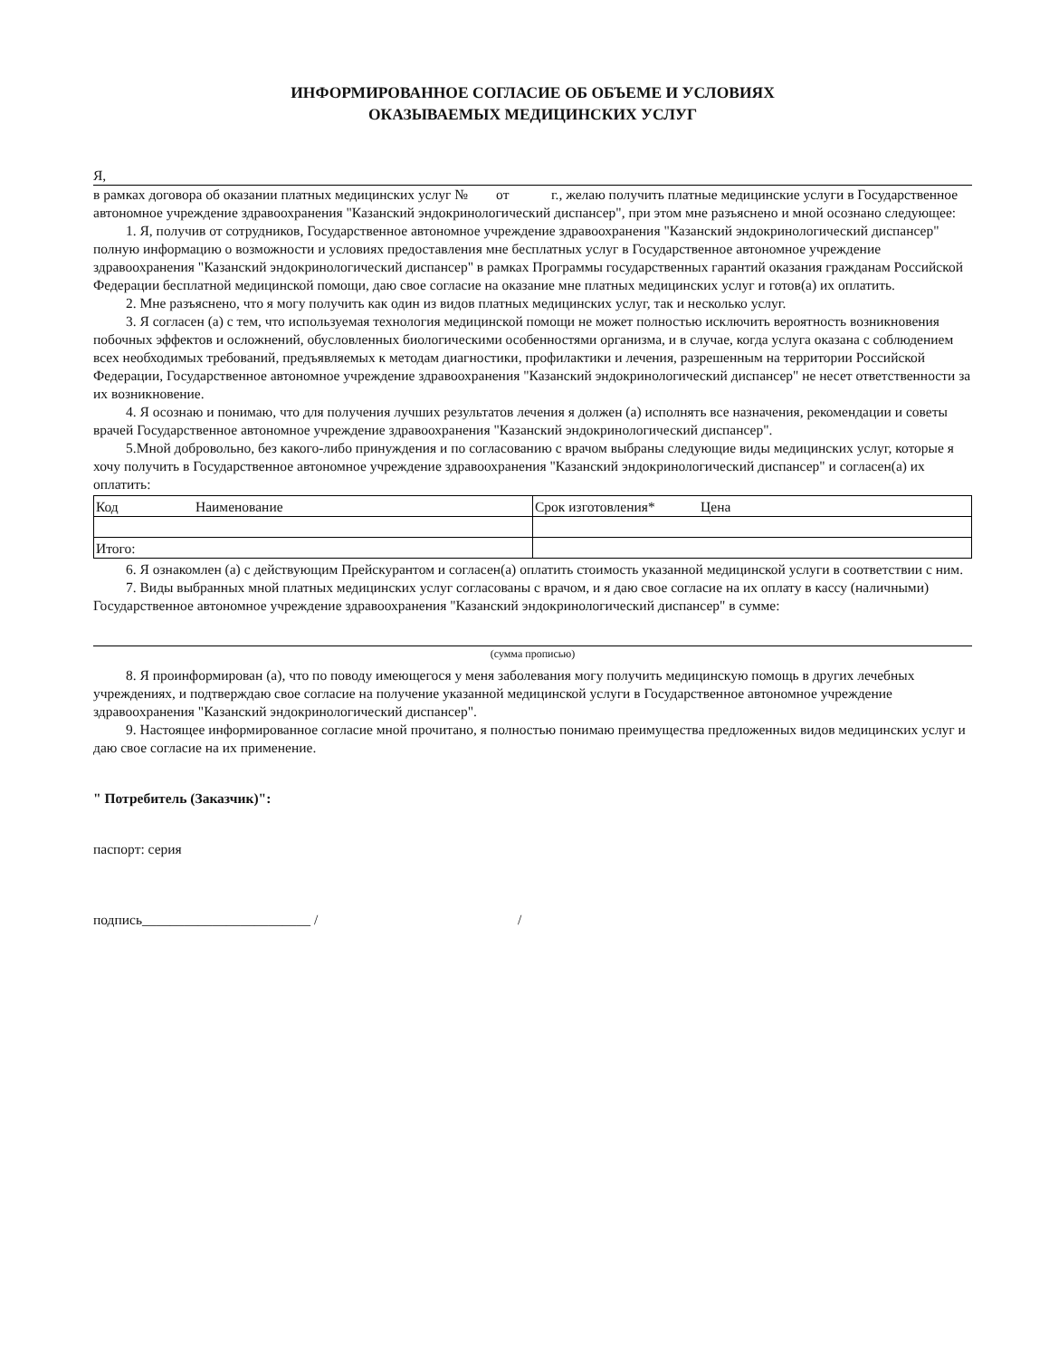ИНФОРМИРОВАННОЕ СОГЛАСИЕ ОБ ОБЪЕМЕ И УСЛОВИЯХ
ОКАЗЫВАЕМЫХ МЕДИЦИНСКИХ УСЛУГ
Я,
в рамках договора об оказании платных медицинских услуг № от г., желаю получить платные медицинские услуги в Государственное автономное учреждение здравоохранения "Казанский эндокринологический диспансер", при этом мне разъяснено и мной осознано следующее:
1. Я, получив от сотрудников, Государственное автономное учреждение здравоохранения "Казанский эндокринологический диспансер" полную информацию о возможности и условиях предоставления мне бесплатных услуг в Государственное автономное учреждение здравоохранения "Казанский эндокринологический диспансер" в рамках Программы государственных гарантий оказания гражданам Российской Федерации бесплатной медицинской помощи, даю свое согласие на оказание мне платных медицинских услуг и готов(а) их оплатить.
2. Мне разъяснено, что я могу получить как один из видов платных медицинских услуг, так и несколько услуг.
3. Я согласен (а) с тем, что используемая технология медицинской помощи не может полностью исключить вероятность возникновения побочных эффектов и осложнений, обусловленных биологическими особенностями организма, и в случае, когда услуга оказана с соблюдением всех необходимых требований, предъявляемых к методам диагностики, профилактики и лечения, разрешенным на территории Российской Федерации, Государственное автономное учреждение здравоохранения "Казанский эндокринологический диспансер" не несет ответственности за их возникновение.
4. Я осознаю и понимаю, что для получения лучших результатов лечения я должен (а) исполнять все назначения, рекомендации и советы врачей Государственное автономное учреждение здравоохранения "Казанский эндокринологический диспансер".
5.Мной добровольно, без какого-либо принуждения и по согласованию с врачом выбраны следующие виды медицинских услуг, которые я хочу получить в Государственное автономное учреждение здравоохранения "Казанский эндокринологический диспансер" и согласен(а) их оплатить:
| Код Наименование | Срок изготовления* Цена |
| Итого: | |
6. Я ознакомлен (а) с действующим Прейскурантом и согласен(а) оплатить стоимость указанной медицинской услуги в соответствии с ним.
7. Виды выбранных мной платных медицинских услуг согласованы с врачом, и я даю свое согласие на их оплату в кассу (наличными) Государственное автономное учреждение здравоохранения "Казанский эндокринологический диспансер" в сумме:
(сумма прописью)
8. Я проинформирован (а), что по поводу имеющегося у меня заболевания могу получить медицинскую помощь в других лечебных учреждениях, и подтверждаю свое согласие на получение указанной медицинской услуги в Государственное автономное учреждение здравоохранения "Казанский эндокринологический диспансер".
9. Настоящее информированное согласие мной прочитано, я полностью понимаю преимущества предложенных видов медицинских услуг и даю свое согласие на их применение.
" Потребитель (Заказчик)":
паспорт: серия
подпись________________________ / /